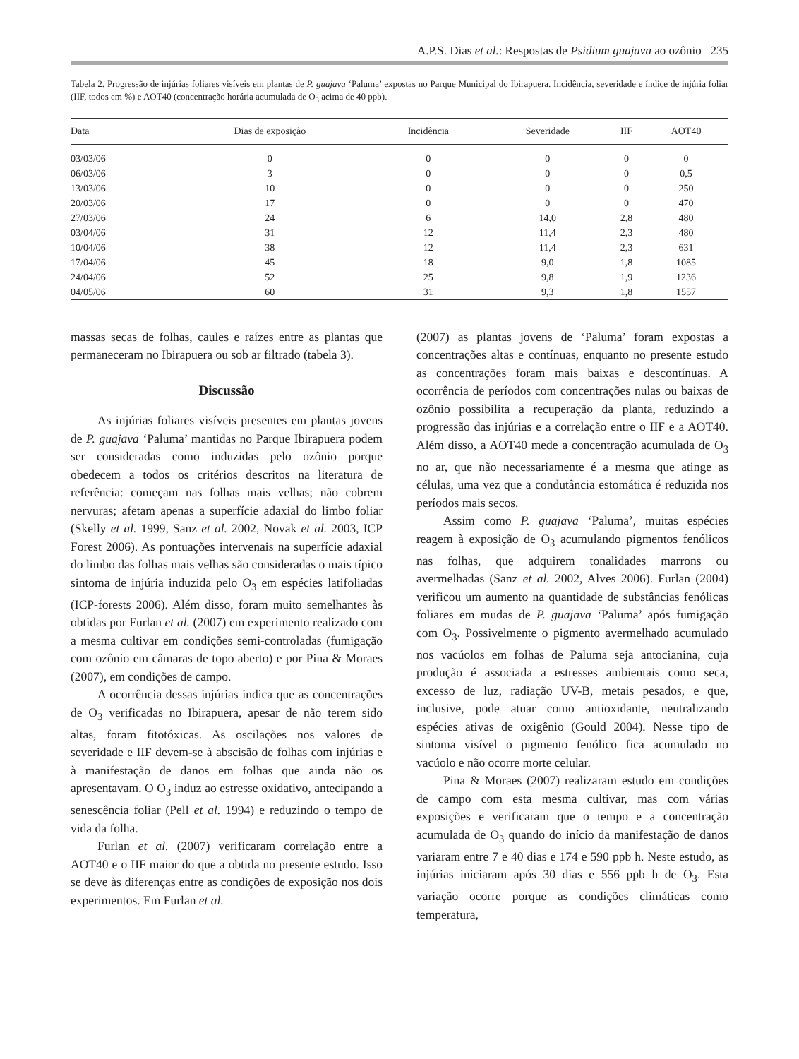A.P.S. Dias et al.: Respostas de Psidium guajava ao ozônio 235
Tabela 2. Progressão de injúrias foliares visíveis em plantas de P. guajava ‘Paluma’ expostas no Parque Municipal do Ibirapuera. Incidência, severidade e índice de injúria foliar (IIF, todos em %) e AOT40 (concentração horária acumulada de O<sub>3</sub> acima de 40 ppb).
| Data | Dias de exposição | Incidência | Severidade | IIF | AOT40 |
| --- | --- | --- | --- | --- | --- |
| 03/03/06 | 0 | 0 | 0 | 0 | 0 |
| 06/03/06 | 3 | 0 | 0 | 0 | 0,5 |
| 13/03/06 | 10 | 0 | 0 | 0 | 250 |
| 20/03/06 | 17 | 0 | 0 | 0 | 470 |
| 27/03/06 | 24 | 6 | 14,0 | 2,8 | 480 |
| 03/04/06 | 31 | 12 | 11,4 | 2,3 | 480 |
| 10/04/06 | 38 | 12 | 11,4 | 2,3 | 631 |
| 17/04/06 | 45 | 18 | 9,0 | 1,8 | 1085 |
| 24/04/06 | 52 | 25 | 9,8 | 1,9 | 1236 |
| 04/05/06 | 60 | 31 | 9,3 | 1,8 | 1557 |
massas secas de folhas, caules e raízes entre as plantas que permaneceram no Ibirapuera ou sob ar filtrado (tabela 3).
Discussão
As injúrias foliares visíveis presentes em plantas jovens de P. guajava ‘Paluma’ mantidas no Parque Ibirapuera podem ser consideradas como induzidas pelo ozônio porque obedecem a todos os critérios descritos na literatura de referência: começam nas folhas mais velhas; não cobrem nervuras; afetam apenas a superfície adaxial do limbo foliar (Skelly et al. 1999, Sanz et al. 2002, Novak et al. 2003, ICP Forest 2006). As pontuações intervenais na superfície adaxial do limbo das folhas mais velhas são consideradas o mais típico sintoma de injúria induzida pelo O<sub>3</sub> em espécies latifoliadas (ICP-forests 2006). Além disso, foram muito semelhantes às obtidas por Furlan et al. (2007) em experimento realizado com a mesma cultivar em condições semi-controladas (fumigação com ozônio em câmaras de topo aberto) e por Pina & Moraes (2007), em condições de campo.
A ocorrência dessas injúrias indica que as concentrações de O<sub>3</sub> verificadas no Ibirapuera, apesar de não terem sido altas, foram fitotóxicas. As oscilações nos valores de severidade e IIF devem-se à abscisão de folhas com injúrias e à manifestação de danos em folhas que ainda não os apresentavam. O O<sub>3</sub> induz ao estresse oxidativo, antecipando a senescência foliar (Pell et al. 1994) e reduzindo o tempo de vida da folha.
Furlan et al. (2007) verificaram correlação entre a AOT40 e o IIF maior do que a obtida no presente estudo. Isso se deve às diferenças entre as condições de exposição nos dois experimentos. Em Furlan et al.
(2007) as plantas jovens de ‘Paluma’ foram expostas a concentrações altas e contínuas, enquanto no presente estudo as concentrações foram mais baixas e descontínuas. A ocorrência de períodos com concentrações nulas ou baixas de ozônio possibilita a recuperação da planta, reduzindo a progressão das injúrias e a correlação entre o IIF e a AOT40. Além disso, a AOT40 mede a concentração acumulada de O<sub>3</sub> no ar, que não necessariamente é a mesma que atinge as células, uma vez que a condutância estomática é reduzida nos períodos mais secos.
Assim como P. guajava ‘Paluma’, muitas espécies reagem à exposição de O<sub>3</sub> acumulando pigmentos fenólicos nas folhas, que adquirem tonalidades marrons ou avermelhadas (Sanz et al. 2002, Alves 2006). Furlan (2004) verificou um aumento na quantidade de substâncias fenólicas foliares em mudas de P. guajava ‘Paluma’ após fumigação com O<sub>3</sub>. Possivelmente o pigmento avermelhado acumulado nos vacúolos em folhas de Paluma seja antocianina, cuja produção é associada a estresses ambientais como seca, excesso de luz, radiação UV-B, metais pesados, e que, inclusive, pode atuar como antioxidante, neutralizando espécies ativas de oxigênio (Gould 2004). Nesse tipo de sintoma visível o pigmento fenólico fica acumulado no vacúolo e não ocorre morte celular.
Pina & Moraes (2007) realizaram estudo em condições de campo com esta mesma cultivar, mas com várias exposições e verificaram que o tempo e a concentração acumulada de O<sub>3</sub> quando do início da manifestação de danos variaram entre 7 e 40 dias e 174 e 590 ppb h. Neste estudo, as injúrias iniciaram após 30 dias e 556 ppb h de O<sub>3</sub>. Esta variação ocorre porque as condições climáticas como temperatura,